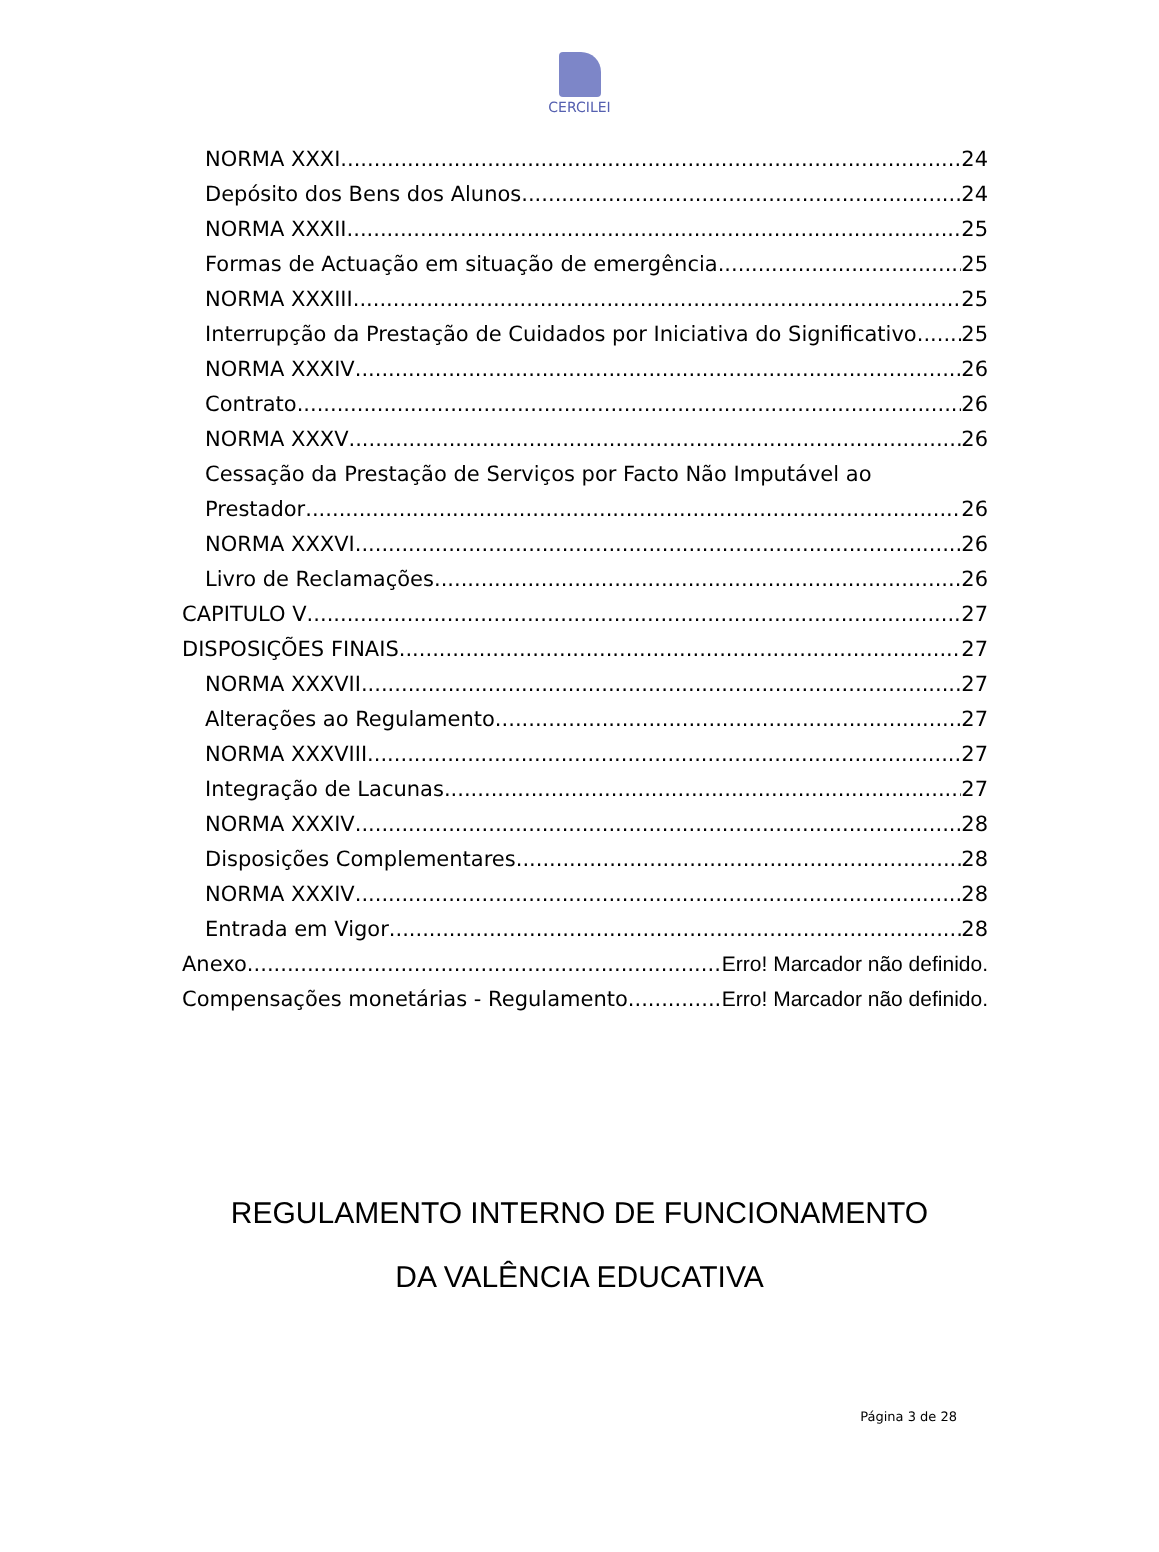CERCILEI
NORMA XXXI 24
Depósito dos Bens dos Alunos 24
NORMA XXXII 25
Formas de Actuação em situação de emergência 25
NORMA XXXIII 25
Interrupção da Prestação de Cuidados por Iniciativa do Significativo 25
NORMA XXXIV 26
Contrato 26
NORMA XXXV 26
Cessação da Prestação de Serviços por Facto Não Imputável ao
Prestador 26
NORMA XXXVI 26
Livro de Reclamações 26
CAPITULO V 27
DISPOSIÇÕES FINAIS 27
NORMA XXXVII 27
Alterações ao Regulamento 27
NORMA XXXVIII 27
Integração de Lacunas 27
NORMA XXXIV 28
Disposições Complementares 28
NORMA XXXIV 28
Entrada em Vigor 28
Anexo Erro! Marcador não definido.
Compensações monetárias - Regulamento Erro! Marcador não definido.
REGULAMENTO INTERNO DE FUNCIONAMENTO
DA VALÊNCIA EDUCATIVA
Página 3 de 28